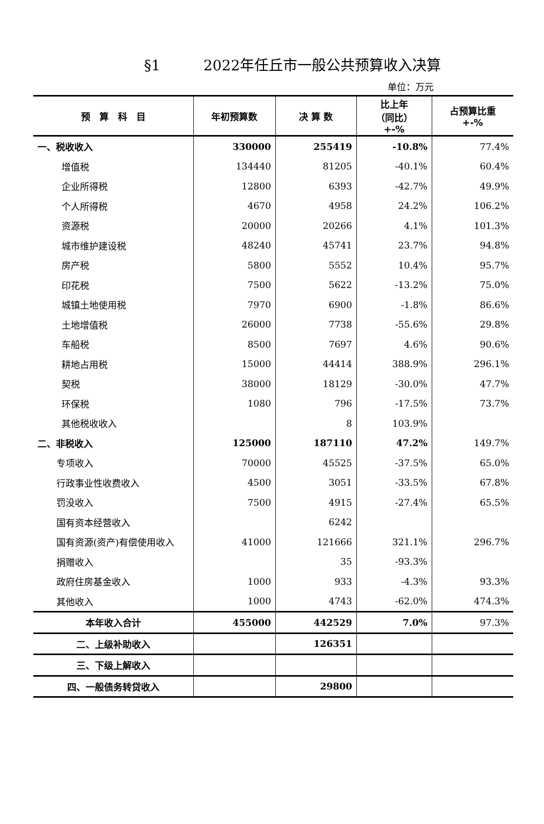§1　　　2022年任丘市一般公共预算收入决算
单位：万元
| 预 算 科 目 | 年初预算数 | 决 算 数 | 比上年 （同比） +-% | 占预算比重 +-% |
| --- | --- | --- | --- | --- |
| 一、税收收入 | 330000 | 255419 | -10.8% | 77.4% |
| 增值税 | 134440 | 81205 | -40.1% | 60.4% |
| 企业所得税 | 12800 | 6393 | -42.7% | 49.9% |
| 个人所得税 | 4670 | 4958 | 24.2% | 106.2% |
| 资源税 | 20000 | 20266 | 4.1% | 101.3% |
| 城市维护建设税 | 48240 | 45741 | 23.7% | 94.8% |
| 房产税 | 5800 | 5552 | 10.4% | 95.7% |
| 印花税 | 7500 | 5622 | -13.2% | 75.0% |
| 城镇土地使用税 | 7970 | 6900 | -1.8% | 86.6% |
| 土地增值税 | 26000 | 7738 | -55.6% | 29.8% |
| 车船税 | 8500 | 7697 | 4.6% | 90.6% |
| 耕地占用税 | 15000 | 44414 | 388.9% | 296.1% |
| 契税 | 38000 | 18129 | -30.0% | 47.7% |
| 环保税 | 1080 | 796 | -17.5% | 73.7% |
| 其他税收收入 | | 8 | 103.9% | |
| 二、非税收入 | 125000 | 187110 | 47.2% | 149.7% |
| 专项收入 | 70000 | 45525 | -37.5% | 65.0% |
| 行政事业性收费收入 | 4500 | 3051 | -33.5% | 67.8% |
| 罚没收入 | 7500 | 4915 | -27.4% | 65.5% |
| 国有资本经营收入 | | 6242 | | |
| 国有资源(资产)有偿使用收入 | 41000 | 121666 | 321.1% | 296.7% |
| 捐赠收入 | | 35 | -93.3% | |
| 政府住房基金收入 | 1000 | 933 | -4.3% | 93.3% |
| 其他收入 | 1000 | 4743 | -62.0% | 474.3% |
| 本年收入合计 | 455000 | 442529 | 7.0% | 97.3% |
| 二、上级补助收入 | | 126351 | | |
| 三、下级上解收入 | | | | |
| 四、一般债务转贷收入 | | 29800 | | |